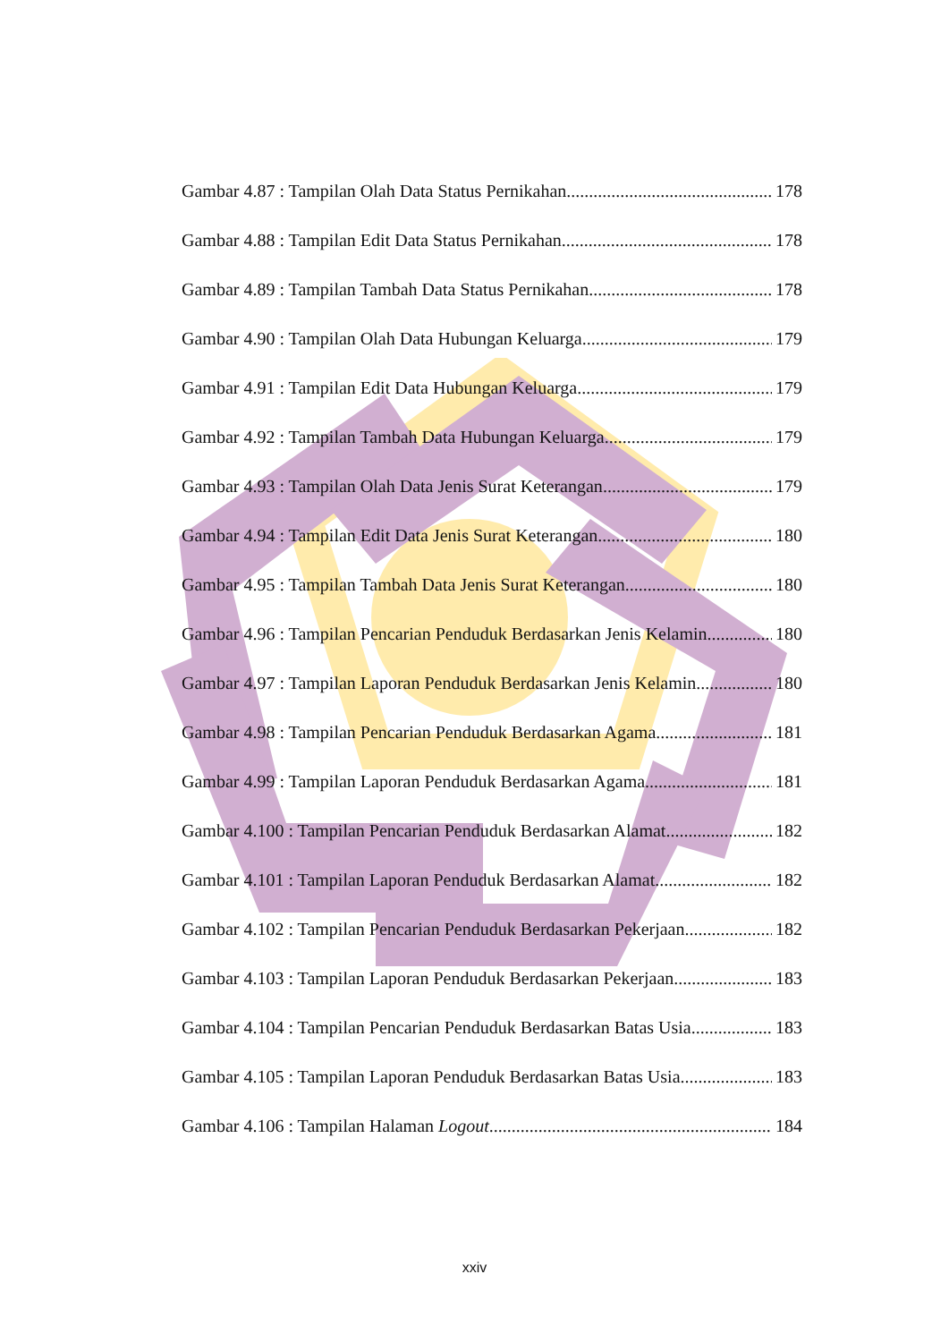Gambar 4.87 : Tampilan Olah Data Status Pernikahan 178
Gambar 4.88 : Tampilan Edit Data Status Pernikahan 178
Gambar 4.89 : Tampilan Tambah Data Status Pernikahan 178
Gambar 4.90 : Tampilan Olah Data Hubungan Keluarga 179
Gambar 4.91 : Tampilan Edit Data Hubungan Keluarga 179
Gambar 4.92 : Tampilan Tambah Data Hubungan Keluarga 179
Gambar 4.93 : Tampilan Olah Data Jenis Surat Keterangan 179
Gambar 4.94 : Tampilan Edit Data Jenis Surat Keterangan 180
Gambar 4.95 : Tampilan Tambah Data Jenis Surat Keterangan 180
Gambar 4.96 : Tampilan Pencarian Penduduk Berdasarkan Jenis Kelamin 180
Gambar 4.97 : Tampilan Laporan Penduduk Berdasarkan Jenis Kelamin 180
Gambar 4.98 : Tampilan Pencarian Penduduk Berdasarkan Agama 181
Gambar 4.99 : Tampilan Laporan Penduduk Berdasarkan Agama 181
Gambar 4.100 : Tampilan Pencarian Penduduk Berdasarkan Alamat 182
Gambar 4.101 : Tampilan Laporan Penduduk Berdasarkan Alamat 182
Gambar 4.102 : Tampilan Pencarian Penduduk Berdasarkan Pekerjaan 182
Gambar 4.103 : Tampilan Laporan Penduduk Berdasarkan Pekerjaan 183
Gambar 4.104 : Tampilan Pencarian Penduduk Berdasarkan Batas Usia 183
Gambar 4.105 : Tampilan Laporan Penduduk Berdasarkan Batas Usia 183
Gambar 4.106 : Tampilan Halaman Logout 184
xxiv